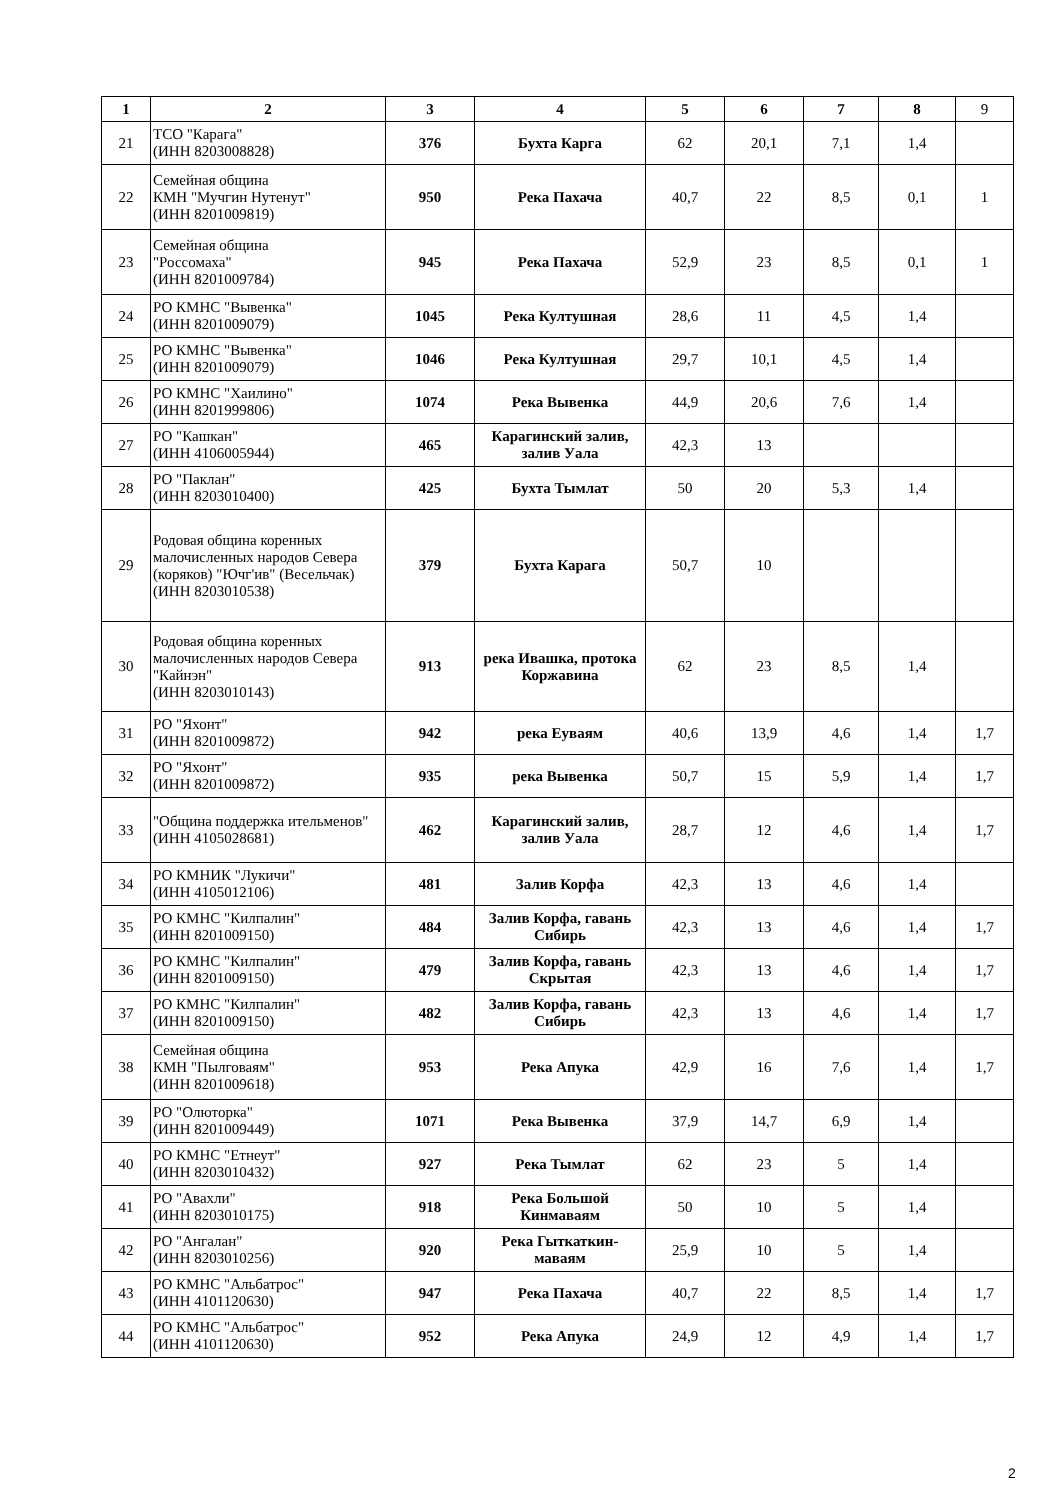| 1 | 2 | 3 | 4 | 5 | 6 | 7 | 8 | 9 |
| --- | --- | --- | --- | --- | --- | --- | --- | --- |
| 21 | ТСО "Карага" (ИНН 8203008828) | 376 | Бухта Карга | 62 | 20,1 | 7,1 | 1,4 | |
| 22 | Семейная община КМН "Мучгин Нутенут" (ИНН 8201009819) | 950 | Река Пахача | 40,7 | 22 | 8,5 | 0,1 | 1 |
| 23 | Семейная община "Россомаха" (ИНН 8201009784) | 945 | Река Пахача | 52,9 | 23 | 8,5 | 0,1 | 1 |
| 24 | РО КМНС "Вывенка" (ИНН 8201009079) | 1045 | Река Култушная | 28,6 | 11 | 4,5 | 1,4 | |
| 25 | РО КМНС "Вывенка" (ИНН 8201009079) | 1046 | Река Култушная | 29,7 | 10,1 | 4,5 | 1,4 | |
| 26 | РО КМНС "Хаилино" (ИНН 8201999806) | 1074 | Река Вывенка | 44,9 | 20,6 | 7,6 | 1,4 | |
| 27 | РО "Кашкан" (ИНН 4106005944) | 465 | Карагинский залив, залив Уала | 42,3 | 13 | | | |
| 28 | РО "Паклан" (ИНН 8203010400) | 425 | Бухта Тымлат | 50 | 20 | 5,3 | 1,4 | |
| 29 | Родовая община коренных малочисленных народов Севера (коряков) "Ючг'ив" (Весельчак) (ИНН 8203010538) | 379 | Бухта Карага | 50,7 | 10 | | | |
| 30 | Родовая община коренных малочисленных народов Севера "Кайнэн" (ИНН 8203010143) | 913 | река Ивашка, протока Коржавина | 62 | 23 | 8,5 | 1,4 | |
| 31 | РО "Яхонт" (ИНН 8201009872) | 942 | река Еуваям | 40,6 | 13,9 | 4,6 | 1,4 | 1,7 |
| 32 | РО "Яхонт" (ИНН 8201009872) | 935 | река Вывенка | 50,7 | 15 | 5,9 | 1,4 | 1,7 |
| 33 | "Община поддержка ительменов" (ИНН 4105028681) | 462 | Карагинский залив, залив Уала | 28,7 | 12 | 4,6 | 1,4 | 1,7 |
| 34 | РО КМНИК "Лукичи" (ИНН 4105012106) | 481 | Залив Корфа | 42,3 | 13 | 4,6 | 1,4 | |
| 35 | РО КМНС "Килпалин" (ИНН 8201009150) | 484 | Залив Корфа, гавань Сибирь | 42,3 | 13 | 4,6 | 1,4 | 1,7 |
| 36 | РО КМНС "Килпалин" (ИНН 8201009150) | 479 | Залив Корфа, гавань Скрытая | 42,3 | 13 | 4,6 | 1,4 | 1,7 |
| 37 | РО КМНС "Килпалин" (ИНН 8201009150) | 482 | Залив Корфа, гавань Сибирь | 42,3 | 13 | 4,6 | 1,4 | 1,7 |
| 38 | Семейная община КМН "Пылговаям" (ИНН 8201009618) | 953 | Река Апука | 42,9 | 16 | 7,6 | 1,4 | 1,7 |
| 39 | РО "Олюторка" (ИНН 8201009449) | 1071 | Река Вывенка | 37,9 | 14,7 | 6,9 | 1,4 | |
| 40 | РО КМНС "Етнеут" (ИНН 8203010432) | 927 | Река Тымлат | 62 | 23 | 5 | 1,4 | |
| 41 | РО "Авахли" (ИНН 8203010175) | 918 | Река Большой Кинмаваям | 50 | 10 | 5 | 1,4 | |
| 42 | РО "Ангалан" (ИНН 8203010256) | 920 | Река Гыткаткин-маваям | 25,9 | 10 | 5 | 1,4 | |
| 43 | РО КМНС "Альбатрос" (ИНН 4101120630) | 947 | Река Пахача | 40,7 | 22 | 8,5 | 1,4 | 1,7 |
| 44 | РО КМНС "Альбатрос" (ИНН 4101120630) | 952 | Река Апука | 24,9 | 12 | 4,9 | 1,4 | 1,7 |
2